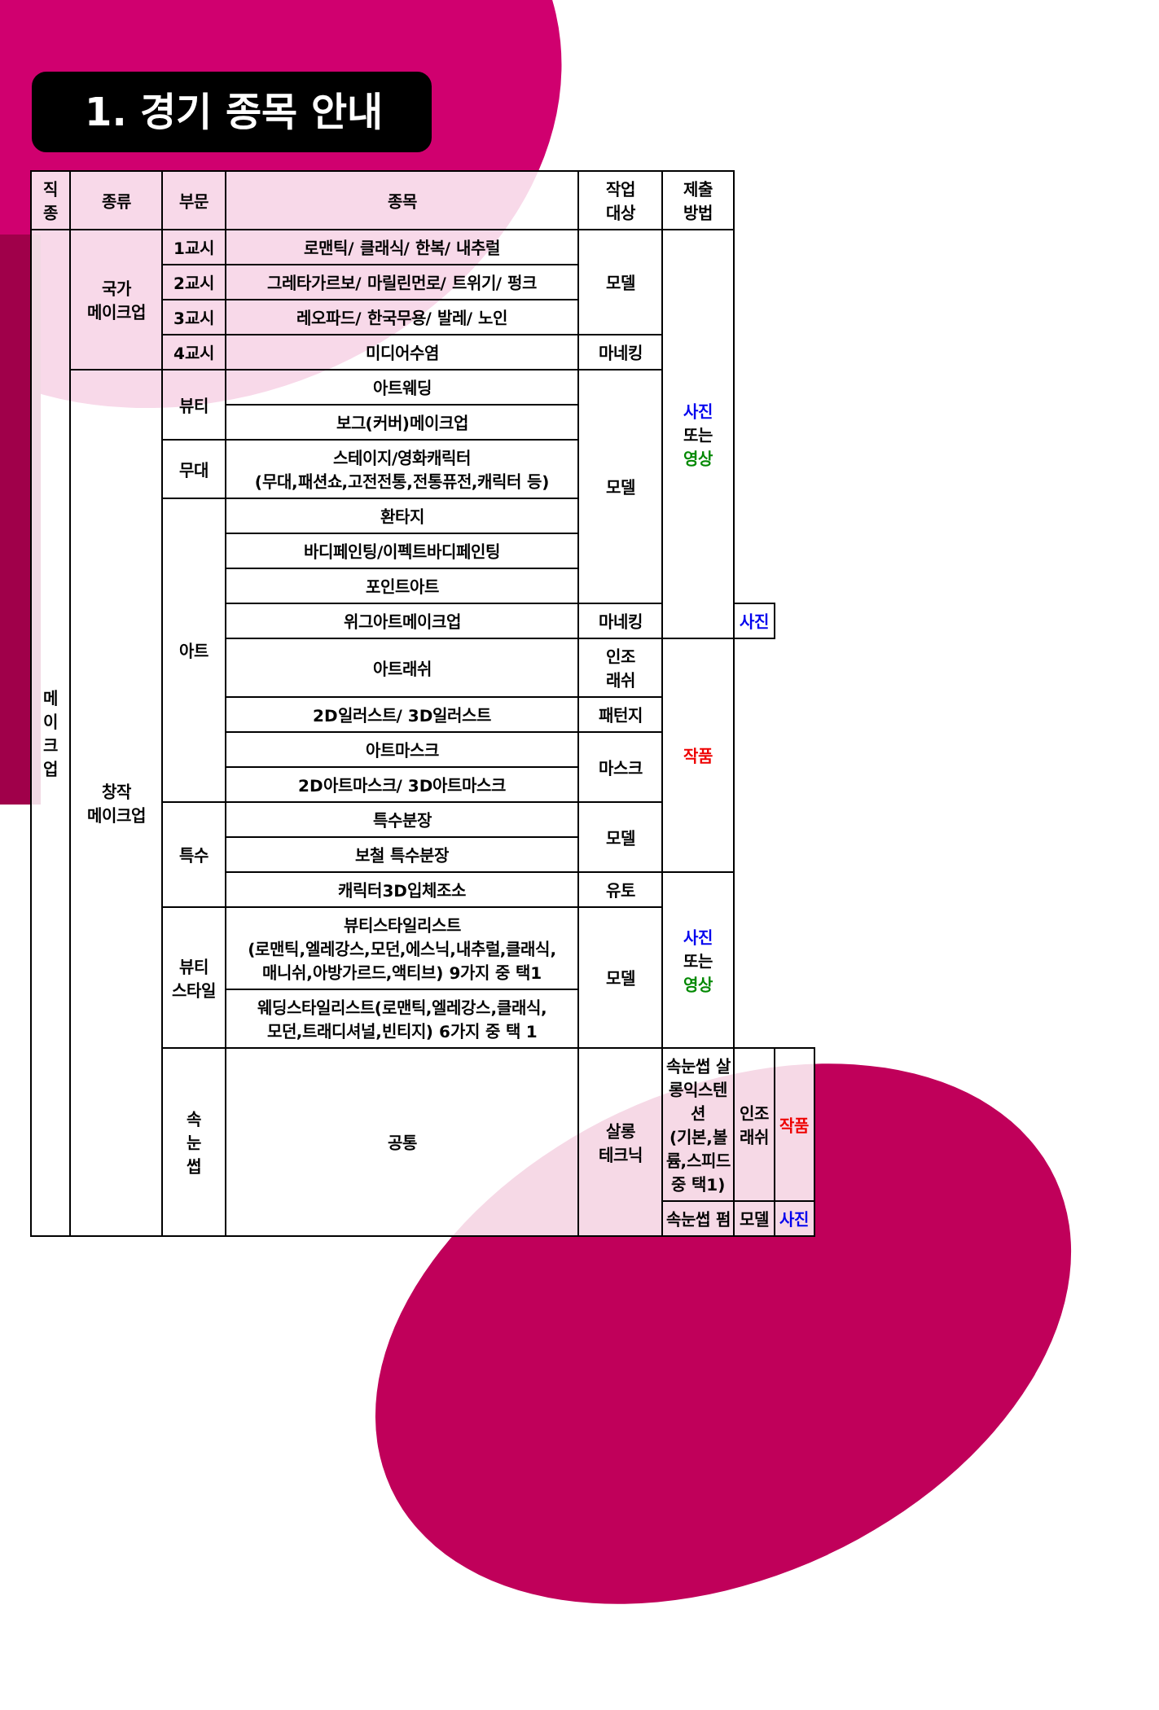1. 경기 종목 안내
| 직 종 | 종류 | 부문 | 종목 | 작업 대상 | 제출 방법 | | |
| --- | --- | --- | --- | --- | --- | --- | --- |
| 메 이 크 업 | 국가 메이크업 | 1교시 | 로맨틱/ 클래식/ 한복/ 내추럴 | 모델 | 사진 또는 영상 | | |
| | | 2교시 | 그레타가르보/ 마릴린먼로/ 트위기/ 펑크 | | | | |
| | | 3교시 | 레오파드/ 한국무용/ 발레/ 노인 | | | | |
| | | 4교시 | 미디어수염 | 마네킹 | | | |
| | 창작 메이크업 | 뷰티 | 아트웨딩 | 모델 | | | |
| | | | 보그(커버)메이크업 | | | | |
| | | 무대 | 스테이지/영화캐릭터 (무대,패션쇼,고전전통,전통퓨전,캐릭터 등) | | | | |
| | | 아트 | 환타지 | | | | |
| | | | 바디페인팅/이펙트바디페인팅 | | | | |
| | | | 포인트아트 | | | | |
| | | | 위그아트메이크업 | 마네킹 | | 사진 | |
| | | | 아트래쉬 | 인조 래쉬 | 작품 | | |
| | | | 2D일러스트/ 3D일러스트 | 패턴지 | | | |
| | | | 아트마스크 | 마스크 | | | |
| | | | 2D아트마스크/ 3D아트마스크 | | | | |
| | | 특수 | 특수분장 | 모델 | | | |
| | | | 보철 특수분장 | | | | |
| | | | 캐릭터3D입체조소 | 유토 | 사진 또는 영상 | | |
| | | 뷰티 스타일 | 뷰티스타일리스트 (로맨틱,엘레강스,모던,에스닉,내추럴,클래식, 매니쉬,아방가르드,액티브) 9가지 중 택1 | 모델 | | | |
| | | | 웨딩스타일리스트(로맨틱,엘레강스,클래식, 모던,트래디셔널,빈티지) 6가지 중 택 1 | | | | |
| | | 속 눈 썹 | 공통 | 살롱 테크닉 | 속눈썹 살롱익스텐션 (기본,볼륨,스피드 중 택1) | 인조 래쉬 | 작품 |
| | | | | | 속눈썹 펌 | 모델 | 사진 |